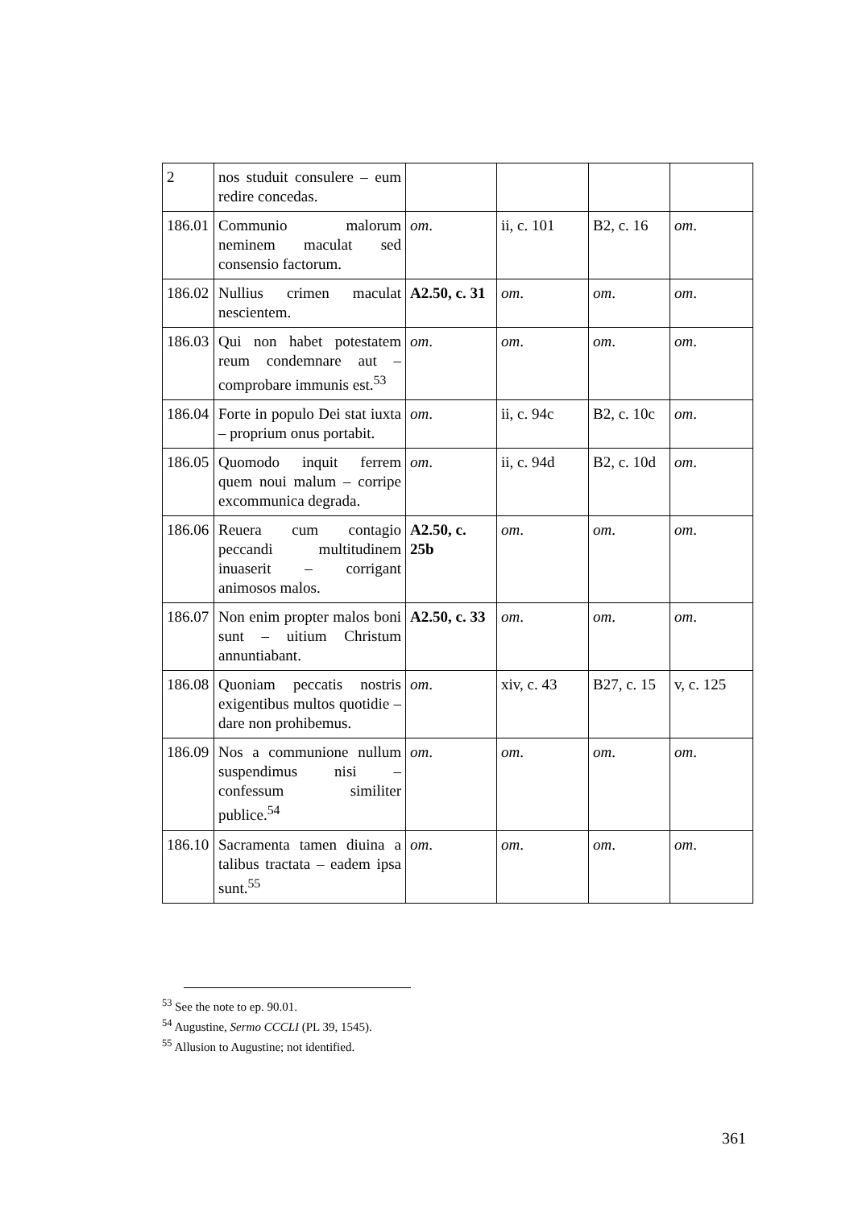| 2 | nos studuit consulere – eum redire concedas. | | | | |
| 186.01 | Communio malorum neminem maculat sed consensio factorum. | om . | ii, c. 101 | B2, c. 16 | om . |
| 186.02 | Nullius crimen maculat nescientem. | A2.50, c. 31 | om . | om . | om . |
| 186.03 | Qui non habet potestatem reum condemnare aut – comprobare immunis est.<sup>53</sup> | om . | om . | om . | om . |
| 186.04 | Forte in populo Dei stat iuxta – proprium onus portabit. | om . | ii, c. 94c | B2, c. 10c | om . |
| 186.05 | Quomodo inquit ferrem quem noui malum – corripe excommunica degrada. | om . | ii, c. 94d | B2, c. 10d | om . |
| 186.06 | Reuera cum contagio peccandi multitudinem inuaserit – corrigant animosos malos. | A2.50, c. 25b | om . | om . | om . |
| 186.07 | Non enim propter malos boni sunt – uitium Christum annuntiabant. | A2.50, c. 33 | om . | om . | om . |
| 186.08 | Quoniam peccatis nostris exigentibus multos quotidie – dare non prohibemus. | om . | xiv, c. 43 | B27, c. 15 | v, c. 125 |
| 186.09 | Nos a communione nullum suspendimus nisi – confessum similiter publice.<sup>54</sup> | om . | om . | om . | om . |
| 186.10 | Sacramenta tamen diuina a talibus tractata – eadem ipsa sunt.<sup>55</sup> | om . | om . | om . | om . |
<sup>53</sup> See the note to ep. 90.01.
<sup>54</sup> Augustine, Sermo CCCLI (PL 39, 1545).
<sup>55</sup> Allusion to Augustine; not identified.
361